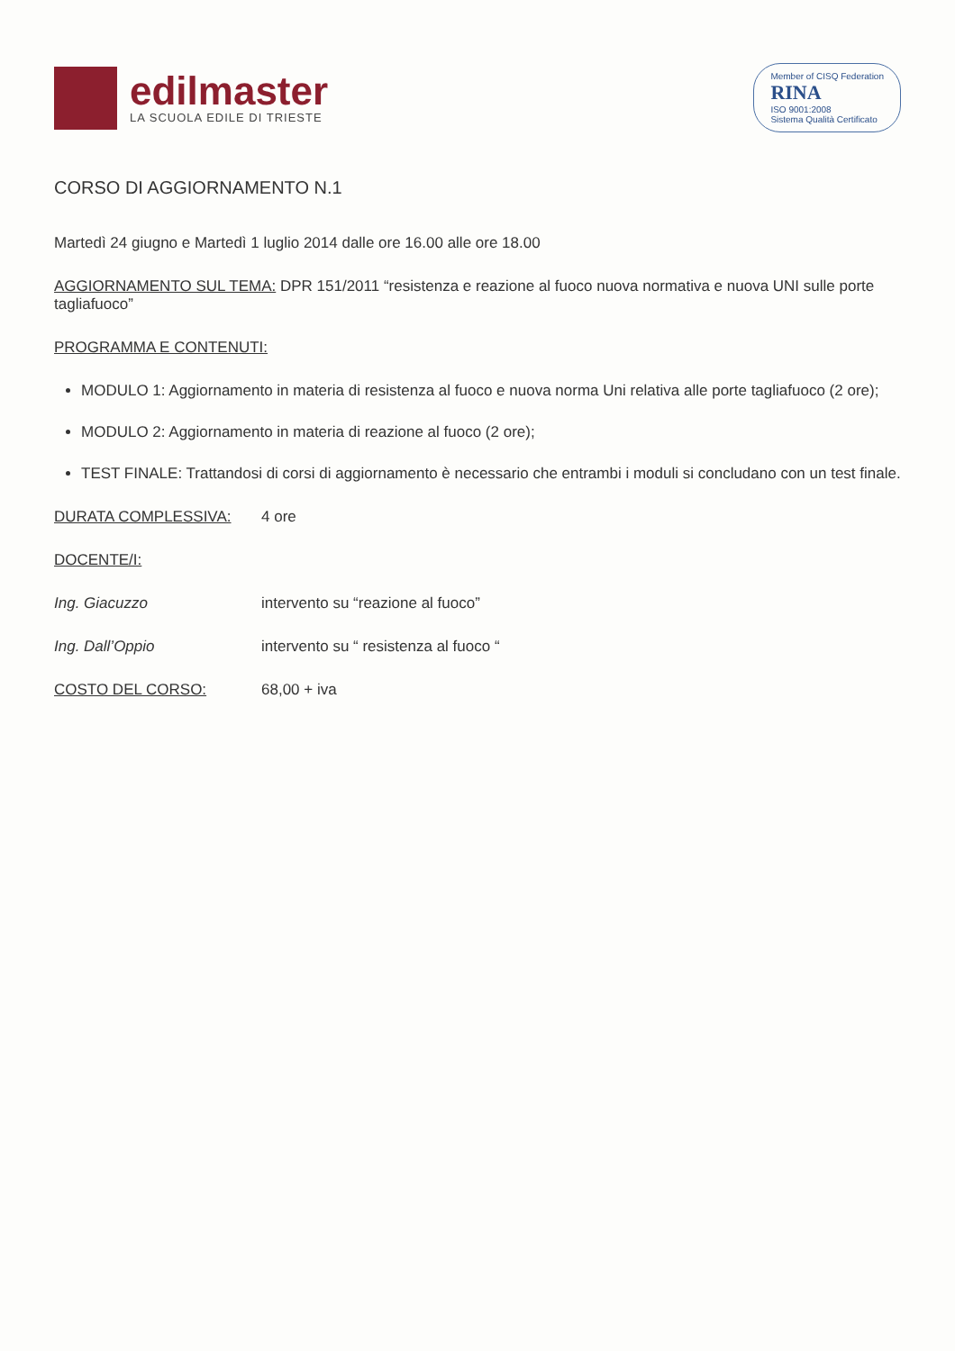edilmaster
LA SCUOLA EDILE DI TRIESTE
Member of CISQ Federation
RINA
ISO 9001:2008
Sistema Qualità Certificato
CORSO DI AGGIORNAMENTO N.1
Martedì 24 giugno e Martedì 1 luglio 2014 dalle ore 16.00 alle ore 18.00
AGGIORNAMENTO SUL TEMA: DPR 151/2011 “resistenza e reazione al fuoco nuova normativa e nuova UNI sulle porte tagliafuoco”
PROGRAMMA E CONTENUTI:
MODULO 1: Aggiornamento in materia di resistenza al fuoco e nuova norma Uni relativa alle porte tagliafuoco (2 ore);
MODULO 2: Aggiornamento in materia di reazione al fuoco (2 ore);
TEST FINALE: Trattandosi di corsi di aggiornamento è necessario che entrambi i moduli si concludano con un test finale.
DURATA COMPLESSIVA: 4 ore
DOCENTE/I:
Ing. Giacuzzo intervento su “reazione al fuoco”
Ing. Dall’Oppio intervento su “ resistenza al fuoco “
COSTO DEL CORSO: 68,00 + iva